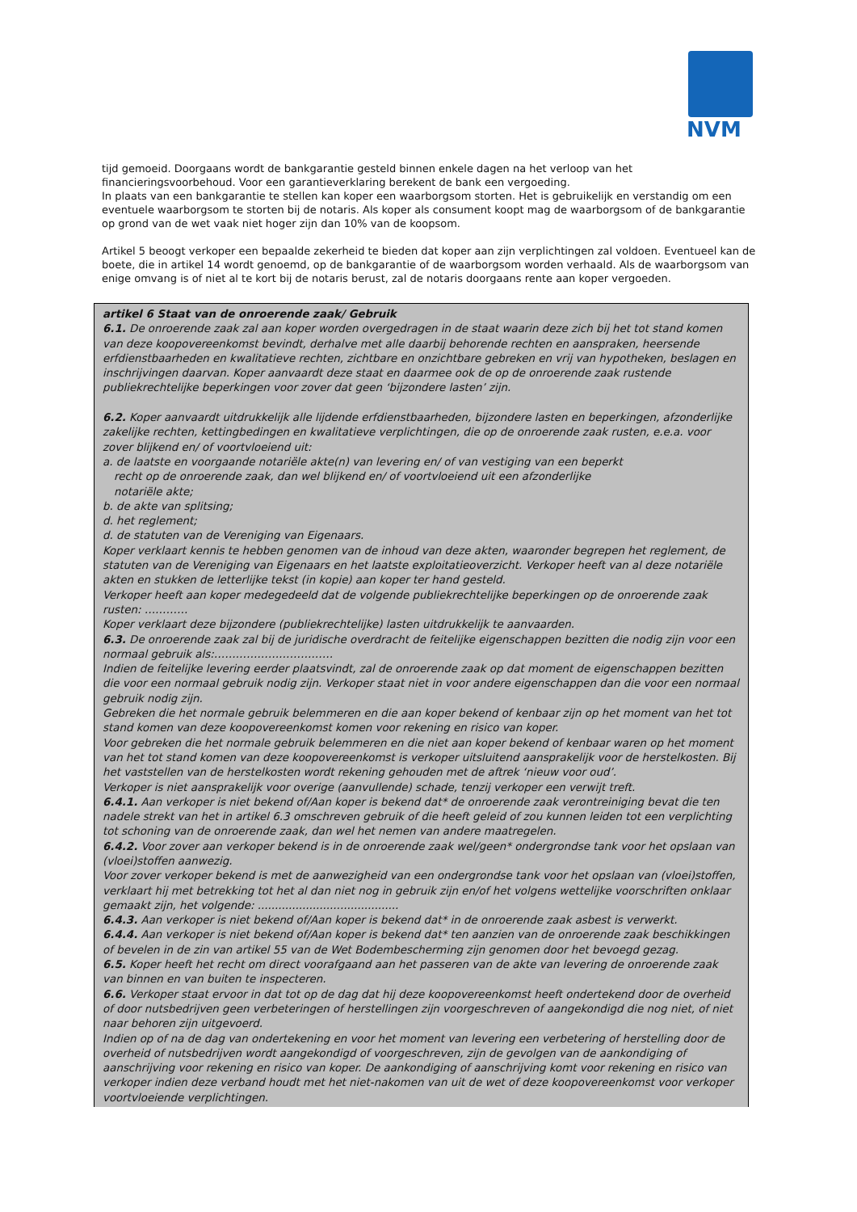NVM
tijd gemoeid. Doorgaans wordt de bankgarantie gesteld binnen enkele dagen na het verloop van het financieringsvoorbehoud. Voor een garantieverklaring berekent de bank een vergoeding.
In plaats van een bankgarantie te stellen kan koper een waarborgsom storten. Het is gebruikelijk en verstandig om een eventuele waarborgsom te storten bij de notaris. Als koper als consument koopt mag de waarborgsom of de bankgarantie op grond van de wet vaak niet hoger zijn dan 10% van de koopsom.
Artikel 5 beoogt verkoper een bepaalde zekerheid te bieden dat koper aan zijn verplichtingen zal voldoen. Eventueel kan de boete, die in artikel 14 wordt genoemd, op de bankgarantie of de waarborgsom worden verhaald. Als de waarborgsom van enige omvang is of niet al te kort bij de notaris berust, zal de notaris doorgaans rente aan koper vergoeden.
artikel 6 Staat van de onroerende zaak/ Gebruik
6.1. De onroerende zaak zal aan koper worden overgedragen in de staat waarin deze zich bij het tot stand komen van deze koopovereenkomst bevindt, derhalve met alle daarbij behorende rechten en aanspraken, heersende erfdienstbaarheden en kwalitatieve rechten, zichtbare en onzichtbare gebreken en vrij van hypotheken, beslagen en inschrijvingen daarvan. Koper aanvaardt deze staat en daarmee ook de op de onroerende zaak rustende publiekrechtelijke beperkingen voor zover dat geen ‘bijzondere lasten’ zijn.
6.2. Koper aanvaardt uitdrukkelijk alle lijdende erfdienstbaarheden, bijzondere lasten en beperkingen, afzonderlijke zakelijke rechten, kettingbedingen en kwalitatieve verplichtingen, die op de onroerende zaak rusten, e.e.a. voor zover blijkend en/ of voortvloeiend uit:
a. de laatste en voorgaande notariële akte(n) van levering en/ of van vestiging van een beperkt
recht op de onroerende zaak, dan wel blijkend en/ of voortvloeiend uit een afzonderlijke
notariële akte;
b. de akte van splitsing;
d. het reglement;
d. de statuten van de Vereniging van Eigenaars.
Koper verklaart kennis te hebben genomen van de inhoud van deze akten, waaronder begrepen het reglement, de statuten van de Vereniging van Eigenaars en het laatste exploitatieoverzicht. Verkoper heeft van al deze notariële akten en stukken de letterlijke tekst (in kopie) aan koper ter hand gesteld.
Verkoper heeft aan koper medegedeeld dat de volgende publiekrechtelijke beperkingen op de onroerende zaak rusten: …………
Koper verklaart deze bijzondere (publiekrechtelijke) lasten uitdrukkelijk te aanvaarden.
6.3. De onroerende zaak zal bij de juridische overdracht de feitelijke eigenschappen bezitten die nodig zijn voor een normaal gebruik als:……………………………
Indien de feitelijke levering eerder plaatsvindt, zal de onroerende zaak op dat moment de eigenschappen bezitten die voor een normaal gebruik nodig zijn. Verkoper staat niet in voor andere eigenschappen dan die voor een normaal gebruik nodig zijn.
Gebreken die het normale gebruik belemmeren en die aan koper bekend of kenbaar zijn op het moment van het tot stand komen van deze koopovereenkomst komen voor rekening en risico van koper.
Voor gebreken die het normale gebruik belemmeren en die niet aan koper bekend of kenbaar waren op het moment van het tot stand komen van deze koopovereenkomst is verkoper uitsluitend aansprakelijk voor de herstelkosten. Bij het vaststellen van de herstelkosten wordt rekening gehouden met de aftrek ‘nieuw voor oud’.
Verkoper is niet aansprakelijk voor overige (aanvullende) schade, tenzij verkoper een verwijt treft.
6.4.1. Aan verkoper is niet bekend of/Aan koper is bekend dat* de onroerende zaak verontreiniging bevat die ten nadele strekt van het in artikel 6.3 omschreven gebruik of die heeft geleid of zou kunnen leiden tot een verplichting tot schoning van de onroerende zaak, dan wel het nemen van andere maatregelen.
6.4.2. Voor zover aan verkoper bekend is in de onroerende zaak wel/geen* ondergrondse tank voor het opslaan van (vloei)stoffen aanwezig.
Voor zover verkoper bekend is met de aanwezigheid van een ondergrondse tank voor het opslaan van (vloei)stoffen, verklaart hij met betrekking tot het al dan niet nog in gebruik zijn en/of het volgens wettelijke voorschriften onklaar gemaakt zijn, het volgende: .........................................
6.4.3. Aan verkoper is niet bekend of/Aan koper is bekend dat* in de onroerende zaak asbest is verwerkt.
6.4.4. Aan verkoper is niet bekend of/Aan koper is bekend dat* ten aanzien van de onroerende zaak beschikkingen of bevelen in de zin van artikel 55 van de Wet Bodembescherming zijn genomen door het bevoegd gezag.
6.5. Koper heeft het recht om direct voorafgaand aan het passeren van de akte van levering de onroerende zaak van binnen en van buiten te inspecteren.
6.6. Verkoper staat ervoor in dat tot op de dag dat hij deze koopovereenkomst heeft ondertekend door de overheid of door nutsbedrijven geen verbeteringen of herstellingen zijn voorgeschreven of aangekondigd die nog niet, of niet naar behoren zijn uitgevoerd.
Indien op of na de dag van ondertekening en voor het moment van levering een verbetering of herstelling door de overheid of nutsbedrijven wordt aangekondigd of voorgeschreven, zijn de gevolgen van de aankondiging of aanschrijving voor rekening en risico van koper. De aankondiging of aanschrijving komt voor rekening en risico van verkoper indien deze verband houdt met het niet-nakomen van uit de wet of deze koopovereenkomst voor verkoper voortvloeiende verplichtingen.